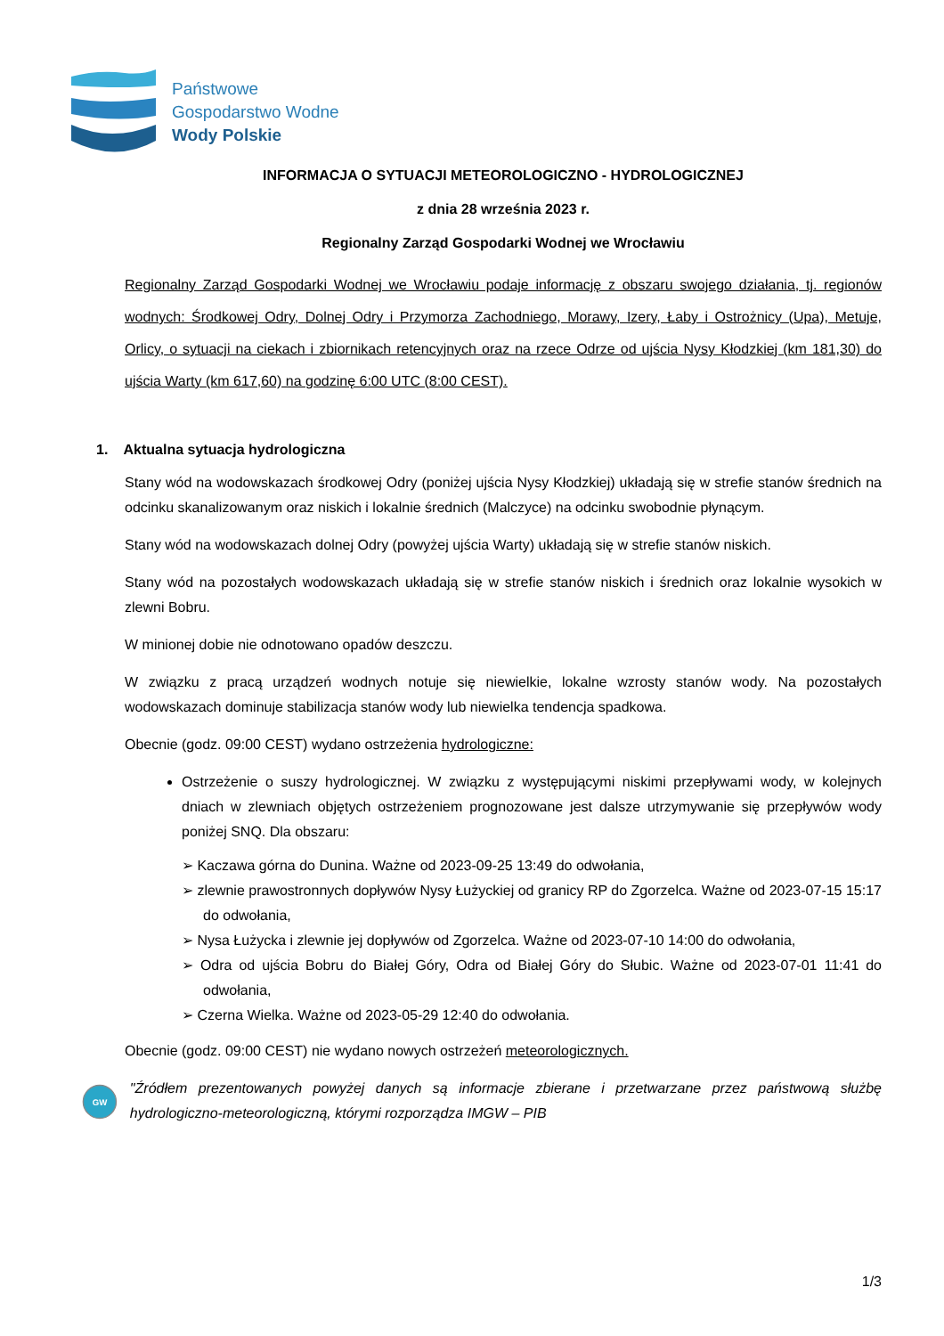Państwowe
Gospodarstwo Wodne
Wody Polskie
INFORMACJA O SYTUACJI METEOROLOGICZNO - HYDROLOGICZNEJ
z dnia 28 września 2023 r.
Regionalny Zarząd Gospodarki Wodnej we Wrocławiu
Regionalny Zarząd Gospodarki Wodnej we Wrocławiu podaje informację z obszaru swojego działania, tj. regionów wodnych: Środkowej Odry, Dolnej Odry i Przymorza Zachodniego, Morawy, Izery, Łaby i Ostrożnicy (Upa), Metuje, Orlicy, o sytuacji na ciekach i zbiornikach retencyjnych oraz na rzece Odrze od ujścia Nysy Kłodzkiej (km 181,30) do ujścia Warty (km 617,60) na godzinę 6:00 UTC (8:00 CEST).
1. Aktualna sytuacja hydrologiczna
Stany wód na wodowskazach środkowej Odry (poniżej ujścia Nysy Kłodzkiej) układają się w strefie stanów średnich na odcinku skanalizowanym oraz niskich i lokalnie średnich (Malczyce) na odcinku swobodnie płynącym.
Stany wód na wodowskazach dolnej Odry (powyżej ujścia Warty) układają się w strefie stanów niskich.
Stany wód na pozostałych wodowskazach układają się w strefie stanów niskich i średnich oraz lokalnie wysokich w zlewni Bobru.
W minionej dobie nie odnotowano opadów deszczu.
W związku z pracą urządzeń wodnych notuje się niewielkie, lokalne wzrosty stanów wody. Na pozostałych wodowskazach dominuje stabilizacja stanów wody lub niewielka tendencja spadkowa.
Obecnie (godz. 09:00 CEST) wydano ostrzeżenia hydrologiczne:
Ostrzeżenie o suszy hydrologicznej. W związku z występującymi niskimi przepływami wody, w kolejnych dniach w zlewniach objętych ostrzeżeniem prognozowane jest dalsze utrzymywanie się przepływów wody poniżej SNQ. Dla obszaru:
➢ Kaczawa górna do Dunina. Ważne od 2023-09-25 13:49 do odwołania,
➢ zlewnie prawostronnych dopływów Nysy Łużyckiej od granicy RP do Zgorzelca. Ważne od 2023-07-15 15:17 do odwołania,
➢ Nysa Łużycka i zlewnie jej dopływów od Zgorzelca. Ważne od 2023-07-10 14:00 do odwołania,
➢ Odra od ujścia Bobru do Białej Góry, Odra od Białej Góry do Słubic. Ważne od 2023-07-01 11:41 do odwołania,
➢ Czerna Wielka. Ważne od 2023-05-29 12:40 do odwołania.
Obecnie (godz. 09:00 CEST) nie wydano nowych ostrzeżeń meteorologicznych.
GW
"Źródłem prezentowanych powyżej danych są informacje zbierane i przetwarzane przez państwową służbę hydrologiczno-meteorologiczną, którymi rozporządza IMGW – PIB
1/3